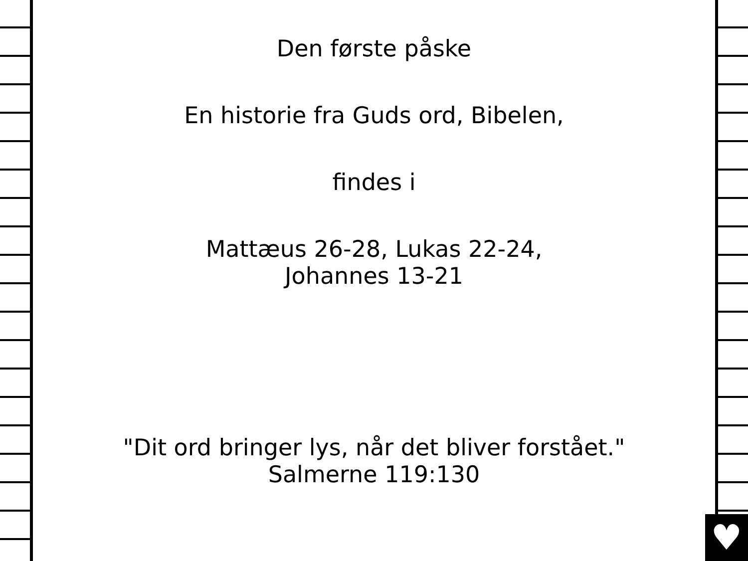Den første påske
En historie fra Guds ord, Bibelen,
findes i
Mattæus 26-28, Lukas 22-24,
Johannes 13-21
"Dit ord bringer lys, når det bliver forstået."
Salmerne 119:130
♥